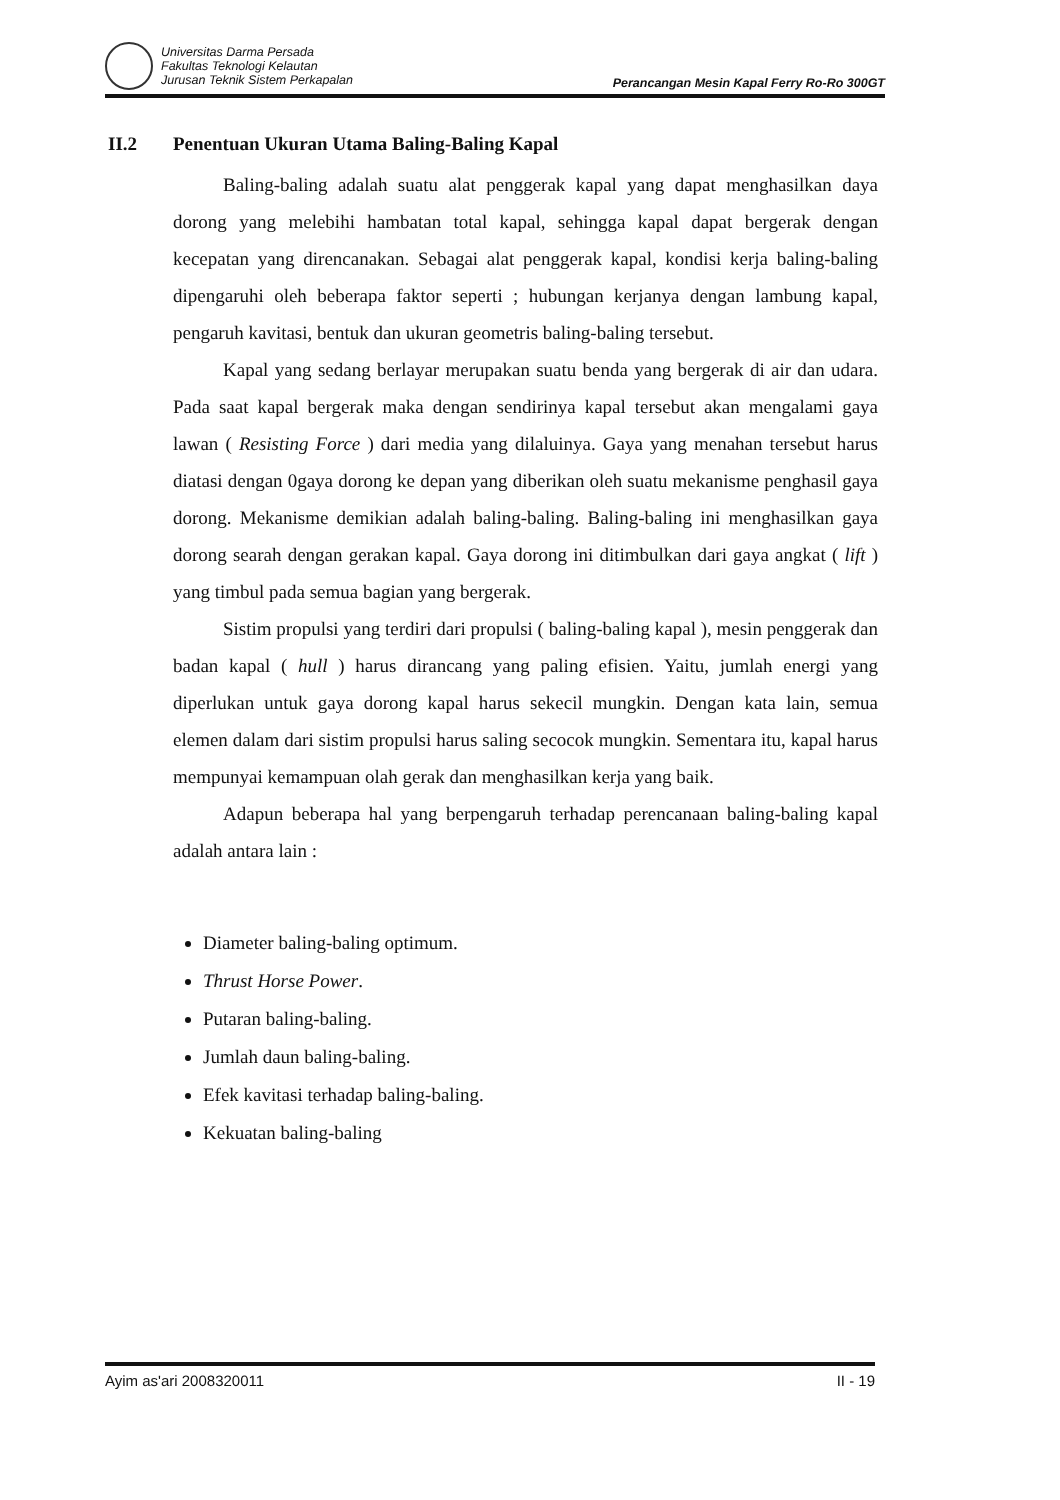Universitas Darma Persada
Fakultas Teknologi Kelautan
Jurusan Teknik Sistem Perkapalan
Perancangan Mesin Kapal Ferry Ro-Ro 300GT
II.2 Penentuan Ukuran Utama Baling-Baling Kapal
Baling-baling adalah suatu alat penggerak kapal yang dapat menghasilkan daya dorong yang melebihi hambatan total kapal, sehingga kapal dapat bergerak dengan kecepatan yang direncanakan. Sebagai alat penggerak kapal, kondisi kerja baling-baling dipengaruhi oleh beberapa faktor seperti ; hubungan kerjanya dengan lambung kapal, pengaruh kavitasi, bentuk dan ukuran geometris baling-baling tersebut.
Kapal yang sedang berlayar merupakan suatu benda yang bergerak di air dan udara. Pada saat kapal bergerak maka dengan sendirinya kapal tersebut akan mengalami gaya lawan ( Resisting Force ) dari media yang dilaluinya. Gaya yang menahan tersebut harus diatasi dengan 0gaya dorong ke depan yang diberikan oleh suatu mekanisme penghasil gaya dorong. Mekanisme demikian adalah baling-baling. Baling-baling ini menghasilkan gaya dorong searah dengan gerakan kapal. Gaya dorong ini ditimbulkan dari gaya angkat ( lift ) yang timbul pada semua bagian yang bergerak.
Sistim propulsi yang terdiri dari propulsi ( baling-baling kapal ), mesin penggerak dan badan kapal ( hull ) harus dirancang yang paling efisien. Yaitu, jumlah energi yang diperlukan untuk gaya dorong kapal harus sekecil mungkin. Dengan kata lain, semua elemen dalam dari sistim propulsi harus saling secocok mungkin. Sementara itu, kapal harus mempunyai kemampuan olah gerak dan menghasilkan kerja yang baik.
Adapun beberapa hal yang berpengaruh terhadap perencanaan baling-baling kapal adalah antara lain :
Diameter baling-baling optimum.
Thrust Horse Power.
Putaran baling-baling.
Jumlah daun baling-baling.
Efek kavitasi terhadap baling-baling.
Kekuatan baling-baling
Ayim as'ari 2008320011 II - 19